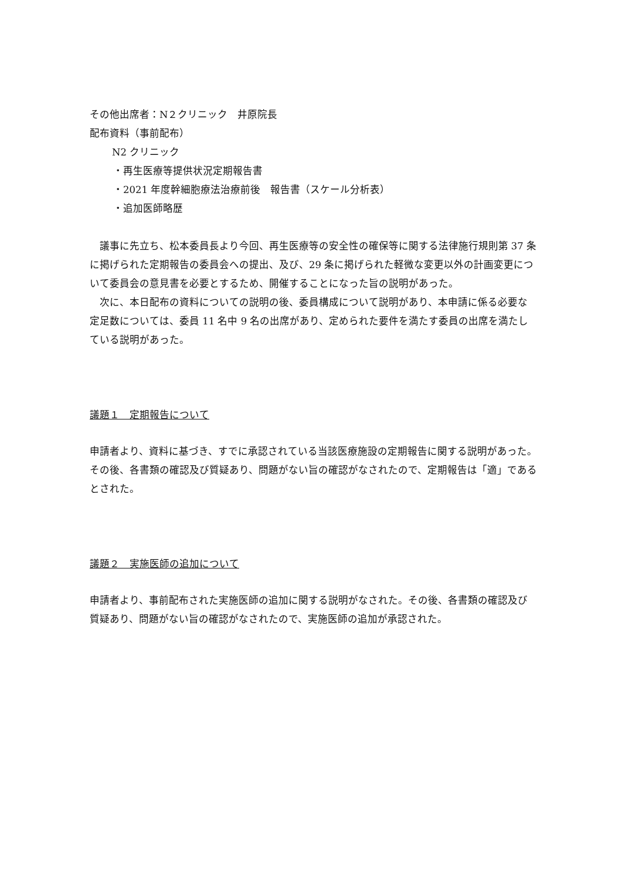その他出席者：N２クリニック　井原院長
配布資料（事前配布）
N2 クリニック
・再生医療等提供状況定期報告書
・2021 年度幹細胞療法治療前後　報告書（スケール分析表）
・追加医師略歴
議事に先立ち、松本委員長より今回、再生医療等の安全性の確保等に関する法律施行規則第 37 条に掲げられた定期報告の委員会への提出、及び、29 条に掲げられた軽微な変更以外の計画変更について委員会の意見書を必要とするため、開催することになった旨の説明があった。
次に、本日配布の資料についての説明の後、委員構成について説明があり、本申請に係る必要な定足数については、委員 11 名中 9 名の出席があり、定められた要件を満たす委員の出席を満たしている説明があった。
議題１　定期報告について
申請者より、資料に基づき、すでに承認されている当該医療施設の定期報告に関する説明があった。その後、各書類の確認及び質疑あり、問題がない旨の確認がなされたので、定期報告は「適」であるとされた。
議題２　実施医師の追加について
申請者より、事前配布された実施医師の追加に関する説明がなされた。その後、各書類の確認及び質疑あり、問題がない旨の確認がなされたので、実施医師の追加が承認された。